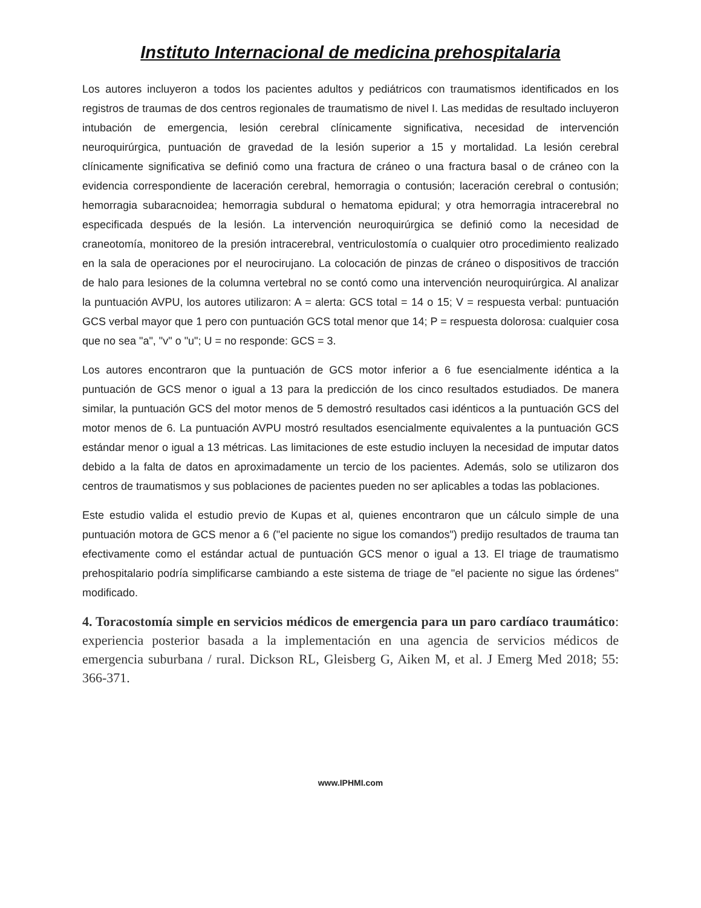Instituto Internacional de medicina prehospitalaria
Los autores incluyeron a todos los pacientes adultos y pediátricos con traumatismos identificados en los registros de traumas de dos centros regionales de traumatismo de nivel I. Las medidas de resultado incluyeron intubación de emergencia, lesión cerebral clínicamente significativa, necesidad de intervención neuroquirúrgica, puntuación de gravedad de la lesión superior a 15 y mortalidad. La lesión cerebral clínicamente significativa se definió como una fractura de cráneo o una fractura basal o de cráneo con la evidencia correspondiente de laceración cerebral, hemorragia o contusión; laceración cerebral o contusión; hemorragia subaracnoidea; hemorragia subdural o hematoma epidural; y otra hemorragia intracerebral no especificada después de la lesión. La intervención neuroquirúrgica se definió como la necesidad de craneotomía, monitoreo de la presión intracerebral, ventriculostomía o cualquier otro procedimiento realizado en la sala de operaciones por el neurocirujano. La colocación de pinzas de cráneo o dispositivos de tracción de halo para lesiones de la columna vertebral no se contó como una intervención neuroquirúrgica. Al analizar la puntuación AVPU, los autores utilizaron: A = alerta: GCS total = 14 o 15; V = respuesta verbal: puntuación GCS verbal mayor que 1 pero con puntuación GCS total menor que 14; P = respuesta dolorosa: cualquier cosa que no sea "a", "v" o "u"; U = no responde: GCS = 3.
Los autores encontraron que la puntuación de GCS motor inferior a 6 fue esencialmente idéntica a la puntuación de GCS menor o igual a 13 para la predicción de los cinco resultados estudiados. De manera similar, la puntuación GCS del motor menos de 5 demostró resultados casi idénticos a la puntuación GCS del motor menos de 6. La puntuación AVPU mostró resultados esencialmente equivalentes a la puntuación GCS estándar menor o igual a 13 métricas. Las limitaciones de este estudio incluyen la necesidad de imputar datos debido a la falta de datos en aproximadamente un tercio de los pacientes. Además, solo se utilizaron dos centros de traumatismos y sus poblaciones de pacientes pueden no ser aplicables a todas las poblaciones.
Este estudio valida el estudio previo de Kupas et al, quienes encontraron que un cálculo simple de una puntuación motora de GCS menor a 6 ("el paciente no sigue los comandos") predijo resultados de trauma tan efectivamente como el estándar actual de puntuación GCS menor o igual a 13. El triage de traumatismo prehospitalario podría simplificarse cambiando a este sistema de triage de "el paciente no sigue las órdenes" modificado.
4. Toracostomía simple en servicios médicos de emergencia para un paro cardíaco traumático: experiencia posterior basada a la implementación en una agencia de servicios médicos de emergencia suburbana / rural. Dickson RL, Gleisberg G, Aiken M, et al. J Emerg Med 2018; 55: 366-371.
www.IPHMI.com